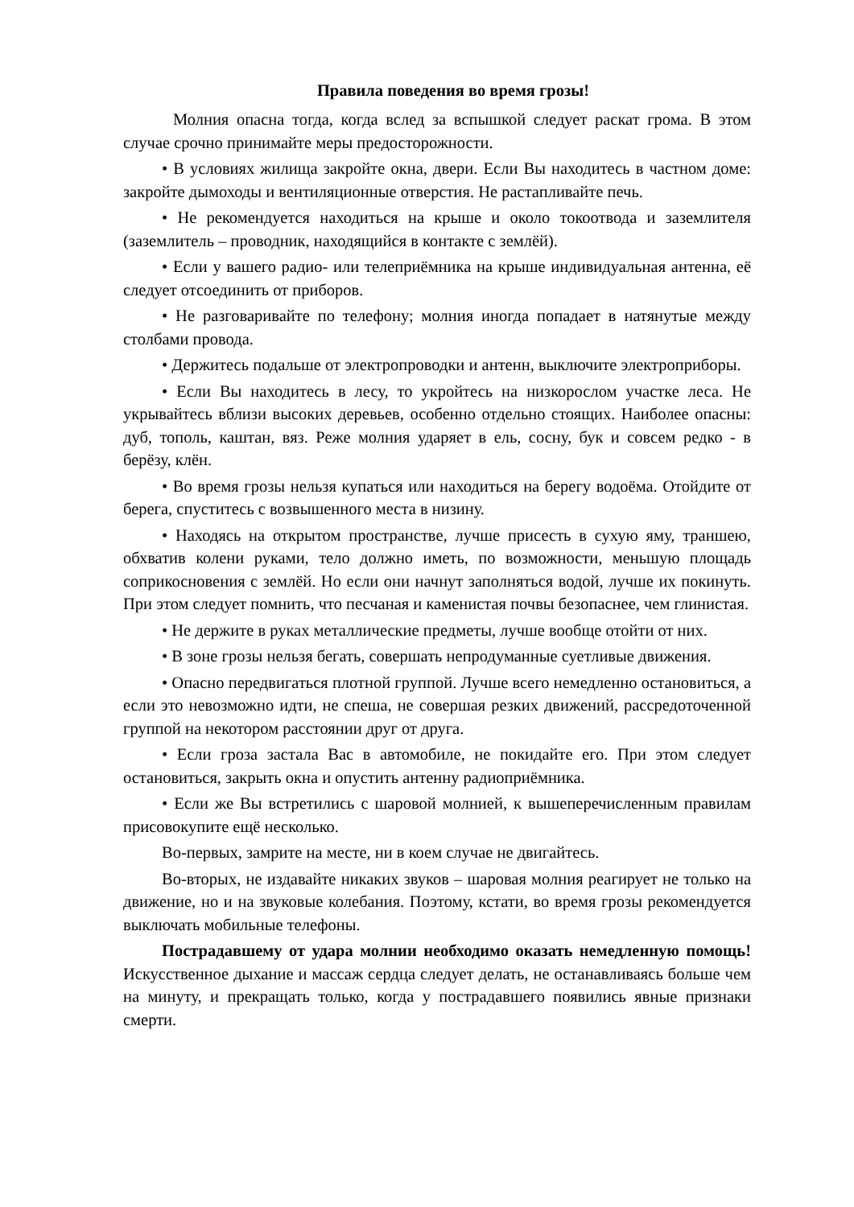Правила поведения во время грозы!
Молния опасна тогда, когда вслед за вспышкой следует раскат грома. В этом случае срочно принимайте меры предосторожности.
• В условиях жилища закройте окна, двери. Если Вы находитесь в частном доме: закройте дымоходы и вентиляционные отверстия. Не растапливайте печь.
• Не рекомендуется находиться на крыше и около токоотвода и заземлителя (заземлитель – проводник, находящийся в контакте с землёй).
• Если у вашего радио- или телеприёмника на крыше индивидуальная антенна, её следует отсоединить от приборов.
• Не разговаривайте по телефону; молния иногда попадает в натянутые между столбами провода.
• Держитесь подальше от электропроводки и антенн, выключите электроприборы.
• Если Вы находитесь в лесу, то укройтесь на низкорослом участке леса. Не укрывайтесь вблизи высоких деревьев, особенно отдельно стоящих. Наиболее опасны: дуб, тополь, каштан, вяз. Реже молния ударяет в ель, сосну, бук и совсем редко - в берёзу, клён.
• Во время грозы нельзя купаться или находиться на берегу водоёма. Отойдите от берега, спуститесь с возвышенного места в низину.
• Находясь на открытом пространстве, лучше присесть в сухую яму, траншею, обхватив колени руками, тело должно иметь, по возможности, меньшую площадь соприкосновения с землёй. Но если они начнут заполняться водой, лучше их покинуть. При этом следует помнить, что песчаная и каменистая почвы безопаснее, чем глинистая.
• Не держите в руках металлические предметы, лучше вообще отойти от них.
• В зоне грозы нельзя бегать, совершать непродуманные суетливые движения.
• Опасно передвигаться плотной группой. Лучше всего немедленно остановиться, а если это невозможно идти, не спеша, не совершая резких движений, рассредоточенной группой на некотором расстоянии друг от друга.
• Если гроза застала Вас в автомобиле, не покидайте его. При этом следует остановиться, закрыть окна и опустить антенну радиоприёмника.
• Если же Вы встретились с шаровой молнией, к вышеперечисленным правилам присовокупите ещё несколько.
Во-первых, замрите на месте, ни в коем случае не двигайтесь.
Во-вторых, не издавайте никаких звуков – шаровая молния реагирует не только на движение, но и на звуковые колебания. Поэтому, кстати, во время грозы рекомендуется выключать мобильные телефоны.
Пострадавшему от удара молнии необходимо оказать немедленную помощь! Искусственное дыхание и массаж сердца следует делать, не останавливаясь больше чем на минуту, и прекращать только, когда у пострадавшего появились явные признаки смерти.